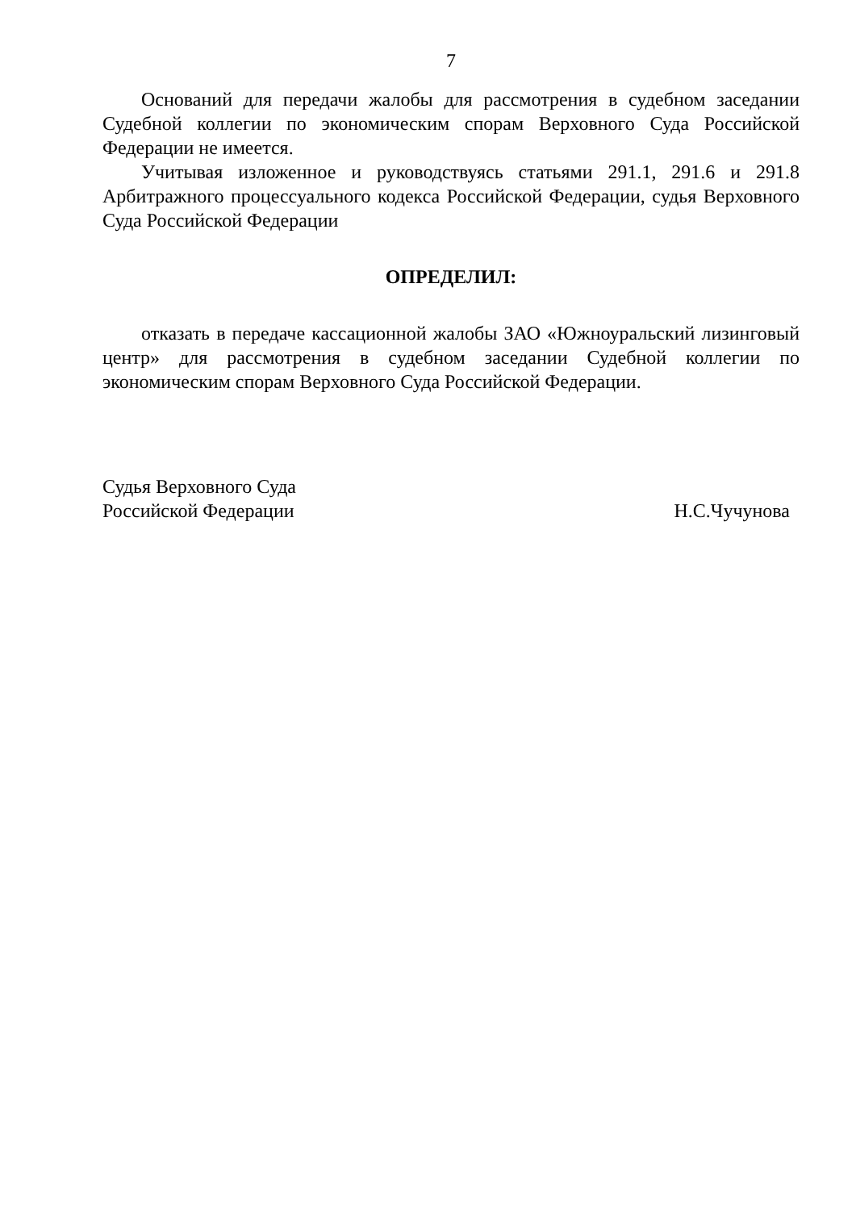7
Оснований для передачи жалобы для рассмотрения в судебном заседании Судебной коллегии по экономическим спорам Верховного Суда Российской Федерации не имеется.
Учитывая изложенное и руководствуясь статьями 291.1, 291.6 и 291.8 Арбитражного процессуального кодекса Российской Федерации, судья Верховного Суда Российской Федерации
ОПРЕДЕЛИЛ:
отказать в передаче кассационной жалобы ЗАО «Южноуральский лизинговый центр» для рассмотрения в судебном заседании Судебной коллегии по экономическим спорам Верховного Суда Российской Федерации.
Судья Верховного Суда
Российской Федерации
Н.С.Чучунова